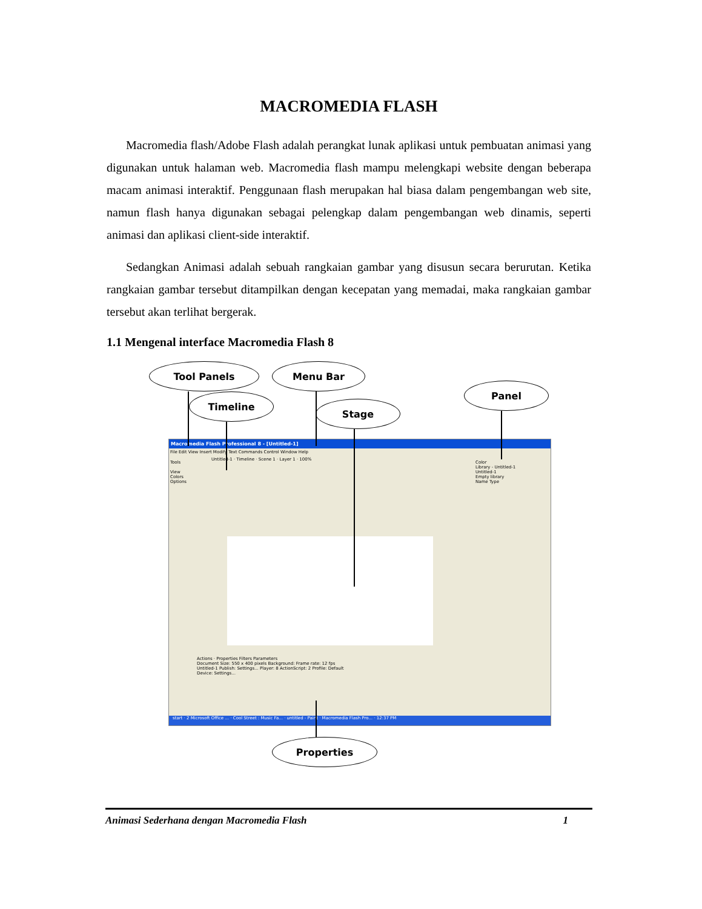MACROMEDIA FLASH
Macromedia flash/Adobe Flash adalah perangkat lunak aplikasi untuk pembuatan animasi yang digunakan untuk halaman web. Macromedia flash mampu melengkapi website dengan beberapa macam animasi interaktif. Penggunaan flash merupakan hal biasa dalam pengembangan web site, namun flash hanya digunakan sebagai pelengkap dalam pengembangan web dinamis, seperti animasi dan aplikasi client-side interaktif.
Sedangkan Animasi adalah sebuah rangkaian gambar yang disusun secara berurutan. Ketika rangkaian gambar tersebut ditampilkan dengan kecepatan yang memadai, maka rangkaian gambar tersebut akan terlihat bergerak.
1.1 Mengenal interface Macromedia Flash 8
Tool Panels Menu Bar
Panel
Timeline
Stage
Macromedia Flash Professional 8 - [Untitled-1]
File Edit View Insert Modify Text Commands Control Window Help
Untitled-1 · Timeline · Scene 1 · Layer 1 · 100%
Color
Library - Untitled-1
Untitled-1
Empty library
Name Type
Tools
View
Colors
Options
Actions · Properties Filters Parameters
Document Size: 550 x 400 pixels Background: Frame rate: 12 fps
Untitled-1 Publish: Settings... Player: 8 ActionScript: 2 Profile: Default
Device: Settings...
start · 2 Microsoft Office ... · Cool Street : Music Fa... · untitled - Paint · Macromedia Flash Pro... · 12:37 PM
Properties
Animasi Sederhana dengan Macromedia Flash 1